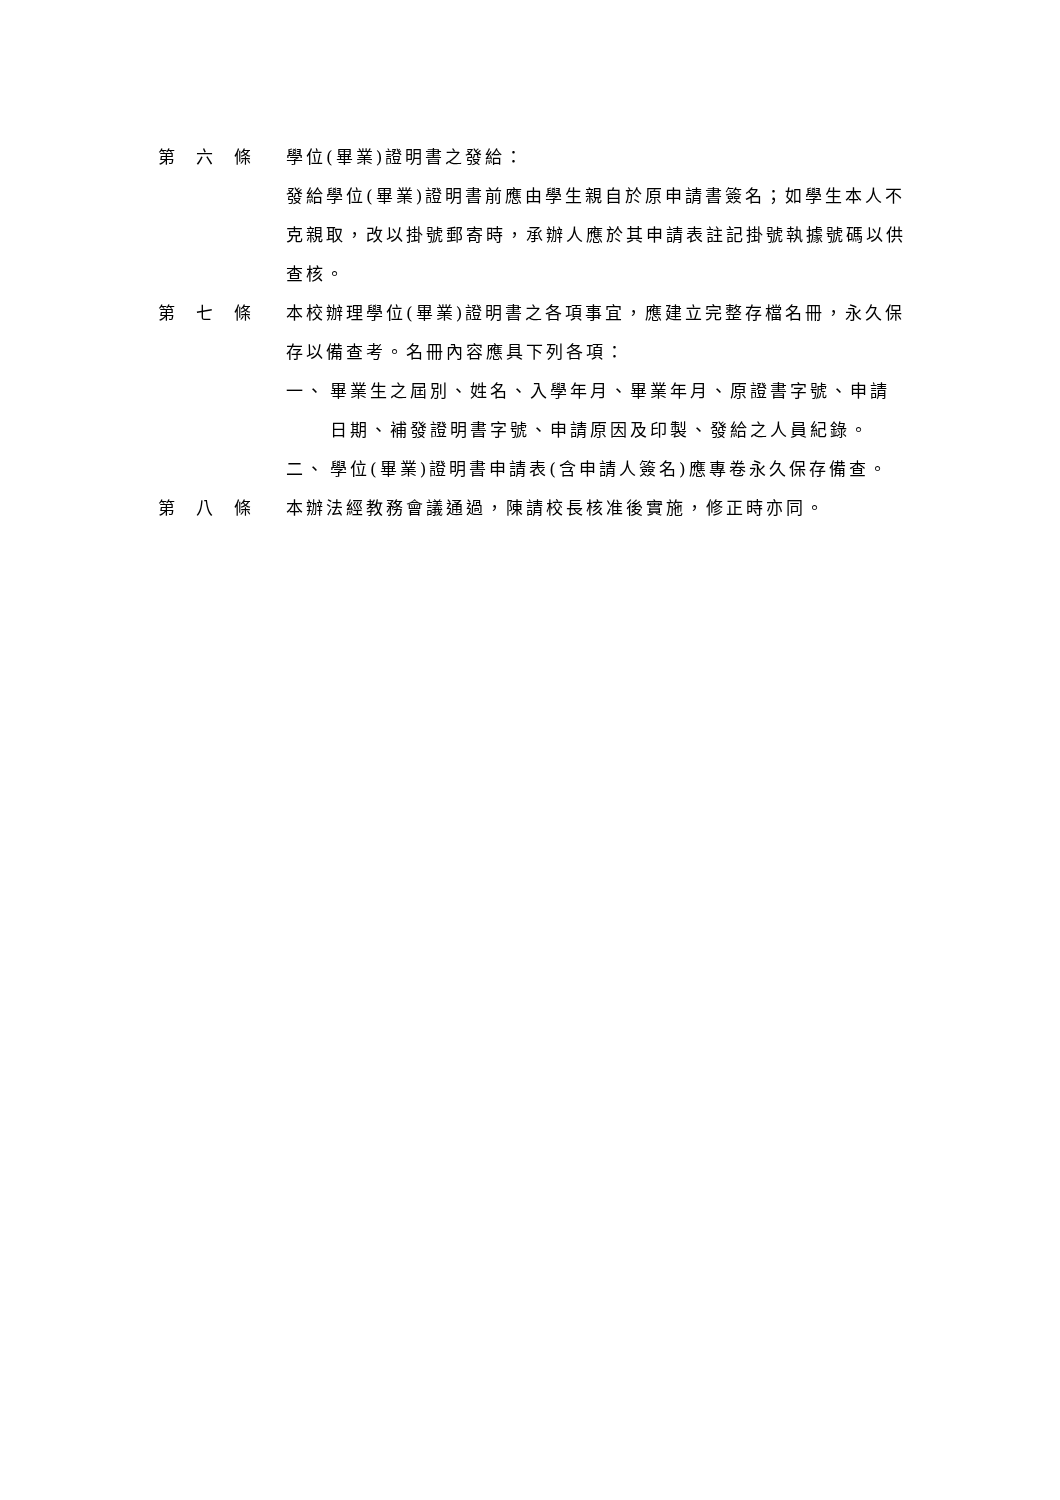第　六　條 學位(畢業)證明書之發給：
發給學位(畢業)證明書前應由學生親自於原申請書簽名；如學生本人不克親取，改以掛號郵寄時，承辦人應於其申請表註記掛號執據號碼以供查核。
第　七　條 本校辦理學位(畢業)證明書之各項事宜，應建立完整存檔名冊，永久保存以備查考。名冊內容應具下列各項：
一、 畢業生之屆別、姓名、入學年月、畢業年月、原證書字號、申請日期、補發證明書字號、申請原因及印製、發給之人員紀錄。
二、 學位(畢業)證明書申請表(含申請人簽名)應專卷永久保存備查。
第　八　條 本辦法經教務會議通過，陳請校長核准後實施，修正時亦同。